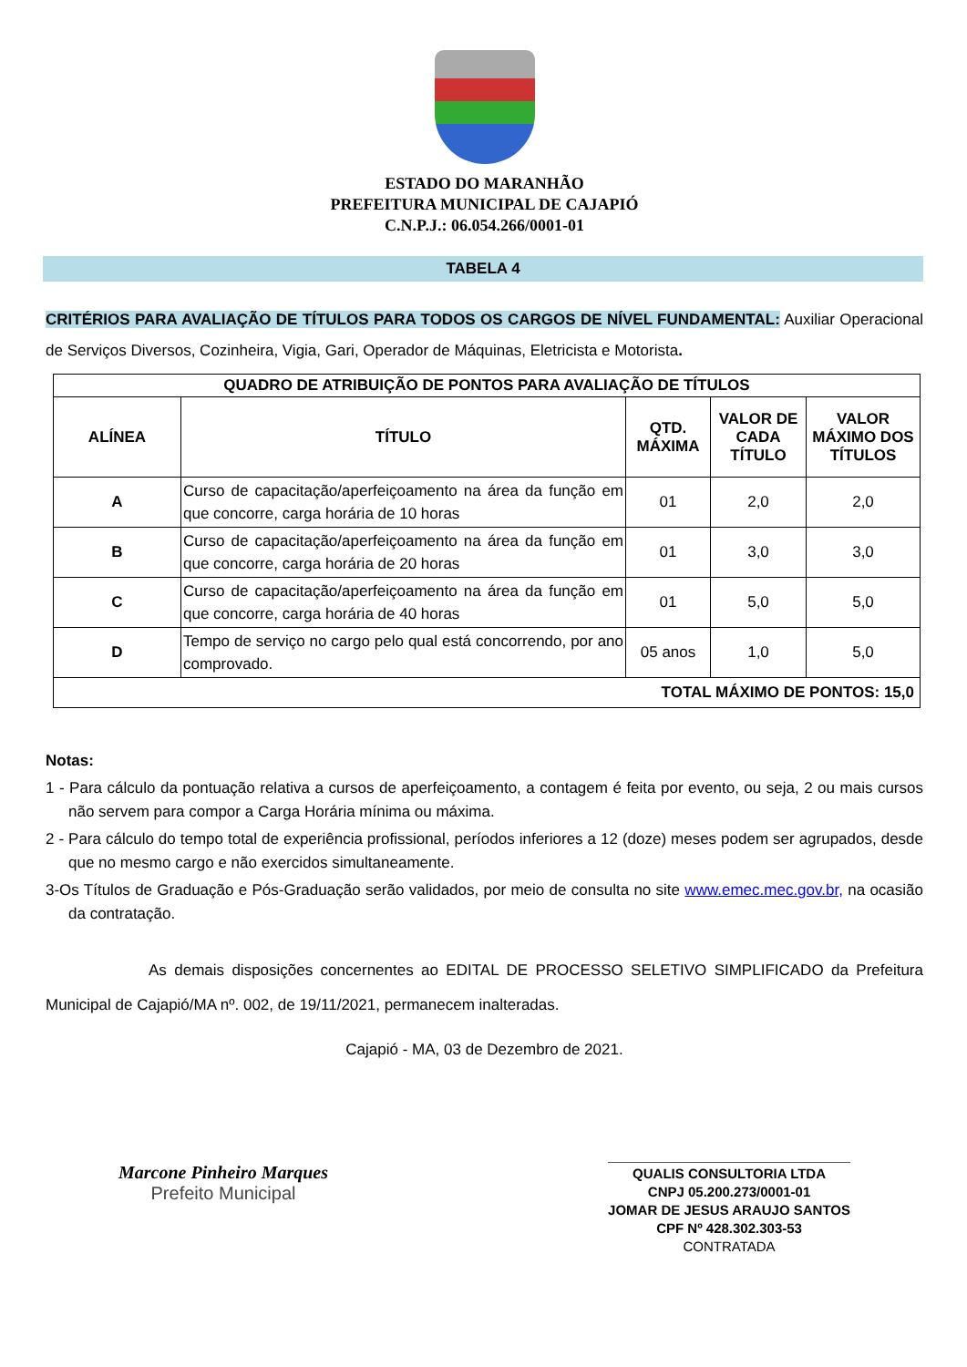ESTADO DO MARANHÃO
PREFEITURA MUNICIPAL DE CAJAPIÓ
C.N.P.J.: 06.054.266/0001-01
TABELA 4
CRITÉRIOS PARA AVALIAÇÃO DE TÍTULOS PARA TODOS OS CARGOS DE NÍVEL FUNDAMENTAL: Auxiliar Operacional de Serviços Diversos, Cozinheira, Vigia, Gari, Operador de Máquinas, Eletricista e Motorista.
| QUADRO DE ATRIBUIÇÃO DE PONTOS PARA AVALIAÇÃO DE TÍTULOS | | | | |
| --- | --- | --- | --- | --- |
| ALÍNEA | TÍTULO | QTD. MÁXIMA | VALOR DE CADA TÍTULO | VALOR MÁXIMO DOS TÍTULOS |
| A | Curso de capacitação/aperfeiçoamento na área da função em que concorre, carga horária de 10 horas | 01 | 2,0 | 2,0 |
| B | Curso de capacitação/aperfeiçoamento na área da função em que concorre, carga horária de 20 horas | 01 | 3,0 | 3,0 |
| C | Curso de capacitação/aperfeiçoamento na área da função em que concorre, carga horária de 40 horas | 01 | 5,0 | 5,0 |
| D | Tempo de serviço no cargo pelo qual está concorrendo, por ano comprovado. | 05 anos | 1,0 | 5,0 |
| TOTAL MÁXIMO DE PONTOS: 15,0 | | | | |
Notas:
1 - Para cálculo da pontuação relativa a cursos de aperfeiçoamento, a contagem é feita por evento, ou seja, 2 ou mais cursos não servem para compor a Carga Horária mínima ou máxima.
2 - Para cálculo do tempo total de experiência profissional, períodos inferiores a 12 (doze) meses podem ser agrupados, desde que no mesmo cargo e não exercidos simultaneamente.
3-Os Títulos de Graduação e Pós-Graduação serão validados, por meio de consulta no site www.emec.mec.gov.br, na ocasião da contratação.
As demais disposições concernentes ao EDITAL DE PROCESSO SELETIVO SIMPLIFICADO da Prefeitura Municipal de Cajapió/MA nº. 002, de 19/11/2021, permanecem inalteradas.
Cajapió - MA, 03 de Dezembro de 2021.
Marcone Pinheiro Marques
Prefeito Municipal
QUALIS CONSULTORIA LTDA
CNPJ 05.200.273/0001-01
JOMAR DE JESUS ARAUJO SANTOS
CPF Nº 428.302.303-53
CONTRATADA